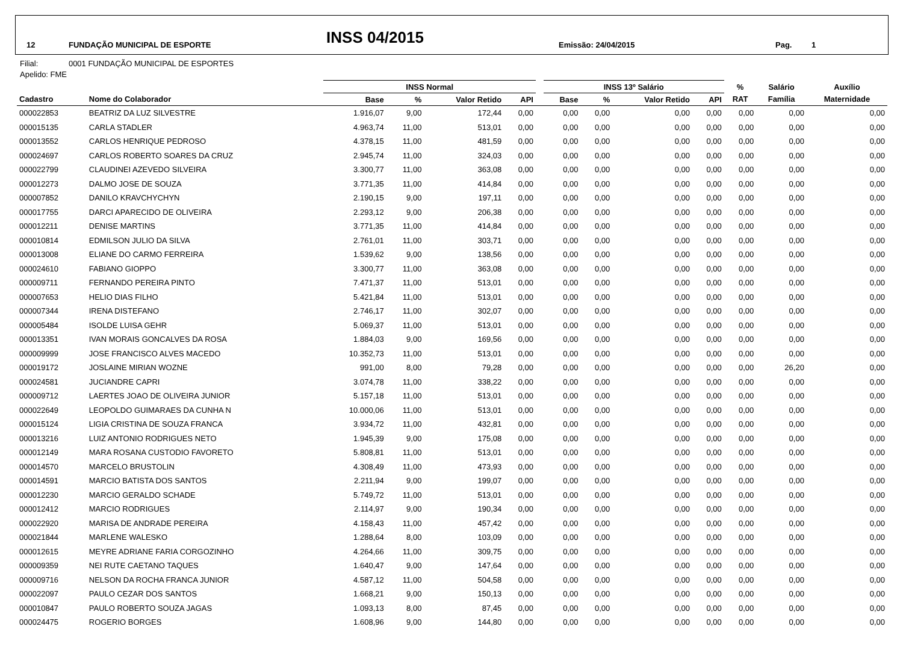12 FUNDAÇÃO MUNICIPAL DE ESPORTE INSS 04/2015 Emissão: 24/04/2015 Pag. 1
Filial: 0001 FUNDAÇÃO MUNICIPAL DE ESPORTES
Apelido: FME
| | | INSS Normal | | | | | INSS 13º Salário | | | | % | Salário | Auxílio |
| --- | --- | --- | --- | --- | --- | --- | --- | --- | --- | --- | --- | --- | --- |
| Cadastro | Nome do Colaborador | Base | % | Valor Retido | API | | Base | % | Valor Retido | API | RAT | Família | Maternidade |
| 000022853 | BEATRIZ DA LUZ SILVESTRE | 1.916,07 | 9,00 | 172,44 | 0,00 | | 0,00 | 0,00 | 0,00 | 0,00 | 0,00 | 0,00 | 0,00 |
| 000015135 | CARLA STADLER | 4.963,74 | 11,00 | 513,01 | 0,00 | | 0,00 | 0,00 | 0,00 | 0,00 | 0,00 | 0,00 | 0,00 |
| 000013552 | CARLOS HENRIQUE PEDROSO | 4.378,15 | 11,00 | 481,59 | 0,00 | | 0,00 | 0,00 | 0,00 | 0,00 | 0,00 | 0,00 | 0,00 |
| 000024697 | CARLOS ROBERTO SOARES DA CRUZ | 2.945,74 | 11,00 | 324,03 | 0,00 | | 0,00 | 0,00 | 0,00 | 0,00 | 0,00 | 0,00 | 0,00 |
| 000022799 | CLAUDINEI AZEVEDO SILVEIRA | 3.300,77 | 11,00 | 363,08 | 0,00 | | 0,00 | 0,00 | 0,00 | 0,00 | 0,00 | 0,00 | 0,00 |
| 000012273 | DALMO JOSE DE SOUZA | 3.771,35 | 11,00 | 414,84 | 0,00 | | 0,00 | 0,00 | 0,00 | 0,00 | 0,00 | 0,00 | 0,00 |
| 000007852 | DANILO KRAVCHYCHYN | 2.190,15 | 9,00 | 197,11 | 0,00 | | 0,00 | 0,00 | 0,00 | 0,00 | 0,00 | 0,00 | 0,00 |
| 000017755 | DARCI APARECIDO DE OLIVEIRA | 2.293,12 | 9,00 | 206,38 | 0,00 | | 0,00 | 0,00 | 0,00 | 0,00 | 0,00 | 0,00 | 0,00 |
| 000012211 | DENISE MARTINS | 3.771,35 | 11,00 | 414,84 | 0,00 | | 0,00 | 0,00 | 0,00 | 0,00 | 0,00 | 0,00 | 0,00 |
| 000010814 | EDMILSON JULIO DA SILVA | 2.761,01 | 11,00 | 303,71 | 0,00 | | 0,00 | 0,00 | 0,00 | 0,00 | 0,00 | 0,00 | 0,00 |
| 000013008 | ELIANE DO CARMO FERREIRA | 1.539,62 | 9,00 | 138,56 | 0,00 | | 0,00 | 0,00 | 0,00 | 0,00 | 0,00 | 0,00 | 0,00 |
| 000024610 | FABIANO GIOPPO | 3.300,77 | 11,00 | 363,08 | 0,00 | | 0,00 | 0,00 | 0,00 | 0,00 | 0,00 | 0,00 | 0,00 |
| 000009711 | FERNANDO PEREIRA PINTO | 7.471,37 | 11,00 | 513,01 | 0,00 | | 0,00 | 0,00 | 0,00 | 0,00 | 0,00 | 0,00 | 0,00 |
| 000007653 | HELIO DIAS FILHO | 5.421,84 | 11,00 | 513,01 | 0,00 | | 0,00 | 0,00 | 0,00 | 0,00 | 0,00 | 0,00 | 0,00 |
| 000007344 | IRENA DISTEFANO | 2.746,17 | 11,00 | 302,07 | 0,00 | | 0,00 | 0,00 | 0,00 | 0,00 | 0,00 | 0,00 | 0,00 |
| 000005484 | ISOLDE LUISA GEHR | 5.069,37 | 11,00 | 513,01 | 0,00 | | 0,00 | 0,00 | 0,00 | 0,00 | 0,00 | 0,00 | 0,00 |
| 000013351 | IVAN MORAIS GONCALVES DA ROSA | 1.884,03 | 9,00 | 169,56 | 0,00 | | 0,00 | 0,00 | 0,00 | 0,00 | 0,00 | 0,00 | 0,00 |
| 000009999 | JOSE FRANCISCO ALVES MACEDO | 10.352,73 | 11,00 | 513,01 | 0,00 | | 0,00 | 0,00 | 0,00 | 0,00 | 0,00 | 0,00 | 0,00 |
| 000019172 | JOSLAINE MIRIAN WOZNE | 991,00 | 8,00 | 79,28 | 0,00 | | 0,00 | 0,00 | 0,00 | 0,00 | 0,00 | 26,20 | 0,00 |
| 000024581 | JUCIANDRE CAPRI | 3.074,78 | 11,00 | 338,22 | 0,00 | | 0,00 | 0,00 | 0,00 | 0,00 | 0,00 | 0,00 | 0,00 |
| 000009712 | LAERTES JOAO DE OLIVEIRA JUNIOR | 5.157,18 | 11,00 | 513,01 | 0,00 | | 0,00 | 0,00 | 0,00 | 0,00 | 0,00 | 0,00 | 0,00 |
| 000022649 | LEOPOLDO GUIMARAES DA CUNHA N | 10.000,06 | 11,00 | 513,01 | 0,00 | | 0,00 | 0,00 | 0,00 | 0,00 | 0,00 | 0,00 | 0,00 |
| 000015124 | LIGIA CRISTINA DE SOUZA FRANCA | 3.934,72 | 11,00 | 432,81 | 0,00 | | 0,00 | 0,00 | 0,00 | 0,00 | 0,00 | 0,00 | 0,00 |
| 000013216 | LUIZ ANTONIO RODRIGUES NETO | 1.945,39 | 9,00 | 175,08 | 0,00 | | 0,00 | 0,00 | 0,00 | 0,00 | 0,00 | 0,00 | 0,00 |
| 000012149 | MARA ROSANA CUSTODIO FAVORETO | 5.808,81 | 11,00 | 513,01 | 0,00 | | 0,00 | 0,00 | 0,00 | 0,00 | 0,00 | 0,00 | 0,00 |
| 000014570 | MARCELO BRUSTOLIN | 4.308,49 | 11,00 | 473,93 | 0,00 | | 0,00 | 0,00 | 0,00 | 0,00 | 0,00 | 0,00 | 0,00 |
| 000014591 | MARCIO BATISTA DOS SANTOS | 2.211,94 | 9,00 | 199,07 | 0,00 | | 0,00 | 0,00 | 0,00 | 0,00 | 0,00 | 0,00 | 0,00 |
| 000012230 | MARCIO GERALDO SCHADE | 5.749,72 | 11,00 | 513,01 | 0,00 | | 0,00 | 0,00 | 0,00 | 0,00 | 0,00 | 0,00 | 0,00 |
| 000012412 | MARCIO RODRIGUES | 2.114,97 | 9,00 | 190,34 | 0,00 | | 0,00 | 0,00 | 0,00 | 0,00 | 0,00 | 0,00 | 0,00 |
| 000022920 | MARISA DE ANDRADE PEREIRA | 4.158,43 | 11,00 | 457,42 | 0,00 | | 0,00 | 0,00 | 0,00 | 0,00 | 0,00 | 0,00 | 0,00 |
| 000021844 | MARLENE WALESKO | 1.288,64 | 8,00 | 103,09 | 0,00 | | 0,00 | 0,00 | 0,00 | 0,00 | 0,00 | 0,00 | 0,00 |
| 000012615 | MEYRE ADRIANE FARIA CORGOZINHO | 4.264,66 | 11,00 | 309,75 | 0,00 | | 0,00 | 0,00 | 0,00 | 0,00 | 0,00 | 0,00 | 0,00 |
| 000009359 | NEI RUTE CAETANO TAQUES | 1.640,47 | 9,00 | 147,64 | 0,00 | | 0,00 | 0,00 | 0,00 | 0,00 | 0,00 | 0,00 | 0,00 |
| 000009716 | NELSON DA ROCHA FRANCA JUNIOR | 4.587,12 | 11,00 | 504,58 | 0,00 | | 0,00 | 0,00 | 0,00 | 0,00 | 0,00 | 0,00 | 0,00 |
| 000022097 | PAULO CEZAR DOS SANTOS | 1.668,21 | 9,00 | 150,13 | 0,00 | | 0,00 | 0,00 | 0,00 | 0,00 | 0,00 | 0,00 | 0,00 |
| 000010847 | PAULO ROBERTO SOUZA JAGAS | 1.093,13 | 8,00 | 87,45 | 0,00 | | 0,00 | 0,00 | 0,00 | 0,00 | 0,00 | 0,00 | 0,00 |
| 000024475 | ROGERIO BORGES | 1.608,96 | 9,00 | 144,80 | 0,00 | | 0,00 | 0,00 | 0,00 | 0,00 | 0,00 | 0,00 | 0,00 |